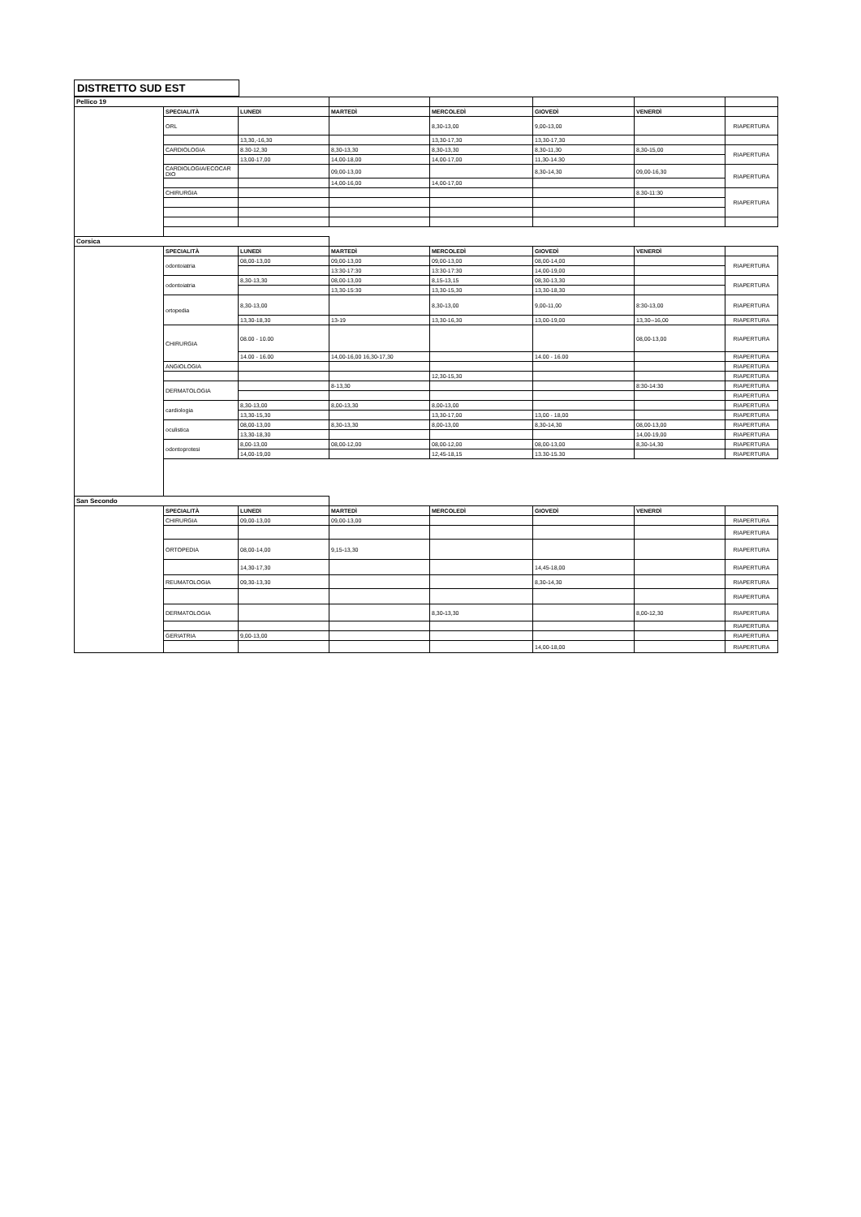DISTRETTO SUD EST
| Pellico 19 | | | | | | | |
| | SPECIALITÀ | LUNEDì | MARTEDÌ | MERCOLEDÌ | GIOVEDÌ | VENERDÌ | |
| | ORL | | | 8,30-13,00 | 9,00-13,00 | | RIAPERTURA |
| | | 13,30,-16,30 | | 13,30-17,30 | 13,30-17,30 | | |
| | CARDIOLOGIA | 8.30-12,30 | 8,30-13,30 | 8,30-13,30 | 8,30-11,30 | 8,30-15,00 | RIAPERTURA |
| | | 13,00-17,00 | 14,00-18,00 | 14,00-17,00 | 11,30-14.30 | | |
| | CARDIOLOGIA/ECOCAR DIO | | 09,00-13,00 | | 8,30-14,30 | 09,00-16,30 | RIAPERTURA |
| | | | 14,00-16,00 | 14,00-17,00 | | | |
| | CHIRURGIA | | | | | 8.30-11:30 | RIAPERTURA |
| Corsica | | | | | | | |
| | SPECIALITÀ | LUNEDì | MARTEDÌ | MERCOLEDÌ | GIOVEDÌ | VENERDÌ | |
| | odontoiatria | 08,00-13,00 | 09,00-13,00 | 09,00-13,00 | 08,00-14,00 | | RIAPERTURA |
| | | | 13:30-17:30 | 13:30-17:30 | 14,00-19,00 | | |
| | odontoiatria | 8,30-13,30 | 08,00-13,00 | 8,15-13,15 | 08,30-13,30 | | RIAPERTURA |
| | | | 13,30-15:30 | 13,30-15,30 | 13,30-18,30 | | |
| | ortopedia | 8,30-13,00 | | 8,30-13,00 | 9,00-11,00 | 8:30-13,00 | RIAPERTURA |
| | | 13,30-18,30 | 13-19 | 13,30-16,30 | 13,00-19,00 | 13,30--16,00 | RIAPERTURA |
| | CHIRURGIA | 08.00 - 10.00 | | | | 08,00-13,00 | RIAPERTURA |
| | | 14.00 - 16.00 | 14,00-16,00 16,30-17,30 | | 14.00 - 16.00 | | RIAPERTURA |
| | ANGIOLOGIA | | | | | | RIAPERTURA |
| | | | | 12,30-15,30 | | | RIAPERTURA |
| | DERMATOLOGIA | | 8-13,30 | | | 8:30-14:30 | RIAPERTURA |
| | | | | | | | RIAPERTURA |
| | cardiologia | 8,30-13,00 | 8,00-13,30 | 8,00-13,00 | | | RIAPERTURA |
| | | 13,30-15,30 | | 13,30-17,00 | 13,00 - 18,00 | | RIAPERTURA |
| | oculistica | 08,00-13,00 | 8,30-13,30 | 8,00-13,00 | 8,30-14,30 | 08,00-13,00 | RIAPERTURA |
| | | 13,30-18,30 | | | | 14,00-19,00 | RIAPERTURA |
| | odontoprotesi | 8,00-13,00 | 08,00-12,00 | 08,00-12,00 | 08,00-13,00 | 8,30-14,30 | RIAPERTURA |
| | | 14,00-19,00 | | 12,45-18,15 | 13.30-15.30 | | RIAPERTURA |
| San Secondo | | | | | | | |
| | SPECIALITÀ | LUNEDì | MARTEDÌ | MERCOLEDÌ | GIOVEDÌ | VENERDÌ | |
| | CHIRURGIA | 09,00-13,00 | 09,00-13,00 | | | | RIAPERTURA |
| | | | | | | | RIAPERTURA |
| | ORTOPEDIA | 08,00-14,00 | 9,15-13,30 | | | | RIAPERTURA |
| | | 14,30-17,30 | | | 14,45-18,00 | | RIAPERTURA |
| | REUMATOLOGIA | 09,30-13,30 | | | 8,30-14,30 | | RIAPERTURA |
| | | | | | | | RIAPERTURA |
| | DERMATOLOGIA | | | 8,30-13,30 | | 8,00-12,30 | RIAPERTURA |
| | | | | | | | RIAPERTURA |
| | GERIATRIA | 9,00-13,00 | | | | | RIAPERTURA |
| | | | | | 14,00-18,00 | | RIAPERTURA |